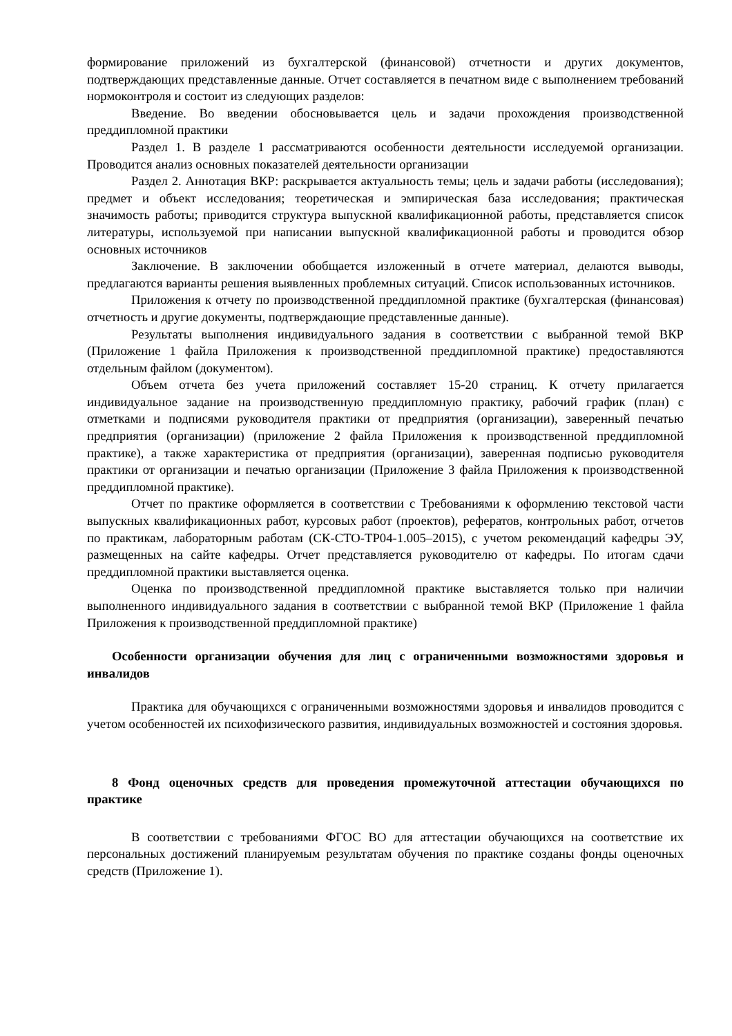формирование приложений из бухгалтерской (финансовой) отчетности и других документов, подтверждающих представленные данные. Отчет составляется в печатном виде с выполнением требований нормоконтроля и состоит из следующих разделов:
Введение. Во введении обосновывается цель и задачи прохождения производственной преддипломной практики
Раздел 1. В разделе 1 рассматриваются особенности деятельности исследуемой организации. Проводится анализ основных показателей деятельности организации
Раздел 2. Аннотация ВКР: раскрывается актуальность темы; цель и задачи работы (исследования); предмет и объект исследования; теоретическая и эмпирическая база исследования; практическая значимость работы; приводится структура выпускной квалификационной работы, представляется список литературы, используемой при написании выпускной квалификационной работы и проводится обзор основных источников
Заключение. В заключении обобщается изложенный в отчете материал, делаются выводы, предлагаются варианты решения выявленных проблемных ситуаций. Список использованных источников.
Приложения к отчету по производственной преддипломной практике (бухгалтерская (финансовая) отчетность и другие документы, подтверждающие представленные данные).
Результаты выполнения индивидуального задания в соответствии с выбранной темой ВКР (Приложение 1 файла Приложения к производственной преддипломной практике) предоставляются отдельным файлом (документом).
Объем отчета без учета приложений составляет 15-20 страниц. К отчету прилагается индивидуальное задание на производственную преддипломную практику, рабочий график (план) с отметками и подписями руководителя практики от предприятия (организации), заверенный печатью предприятия (организации) (приложение 2 файла Приложения к производственной преддипломной практике), а также характеристика от предприятия (организации), заверенная подписью руководителя практики от организации и печатью организации (Приложение 3 файла Приложения к производственной преддипломной практике).
Отчет по практике оформляется в соответствии с Требованиями к оформлению текстовой части выпускных квалификационных работ, курсовых работ (проектов), рефератов, контрольных работ, отчетов по практикам, лабораторным работам (СК-СТО-ТР04-1.005–2015), с учетом рекомендаций кафедры ЭУ, размещенных на сайте кафедры. Отчет представляется руководителю от кафедры. По итогам сдачи преддипломной практики выставляется оценка.
Оценка по производственной преддипломной практике выставляется только при наличии выполненного индивидуального задания в соответствии с выбранной темой ВКР (Приложение 1 файла Приложения к производственной преддипломной практике)
Особенности организации обучения для лиц с ограниченными возможностями здоровья и инвалидов
Практика для обучающихся с ограниченными возможностями здоровья и инвалидов проводится с учетом особенностей их психофизического развития, индивидуальных возможностей и состояния здоровья.
8 Фонд оценочных средств для проведения промежуточной аттестации обучающихся по практике
В соответствии с требованиями ФГОС ВО для аттестации обучающихся на соответствие их персональных достижений планируемым результатам обучения по практике созданы фонды оценочных средств (Приложение 1).